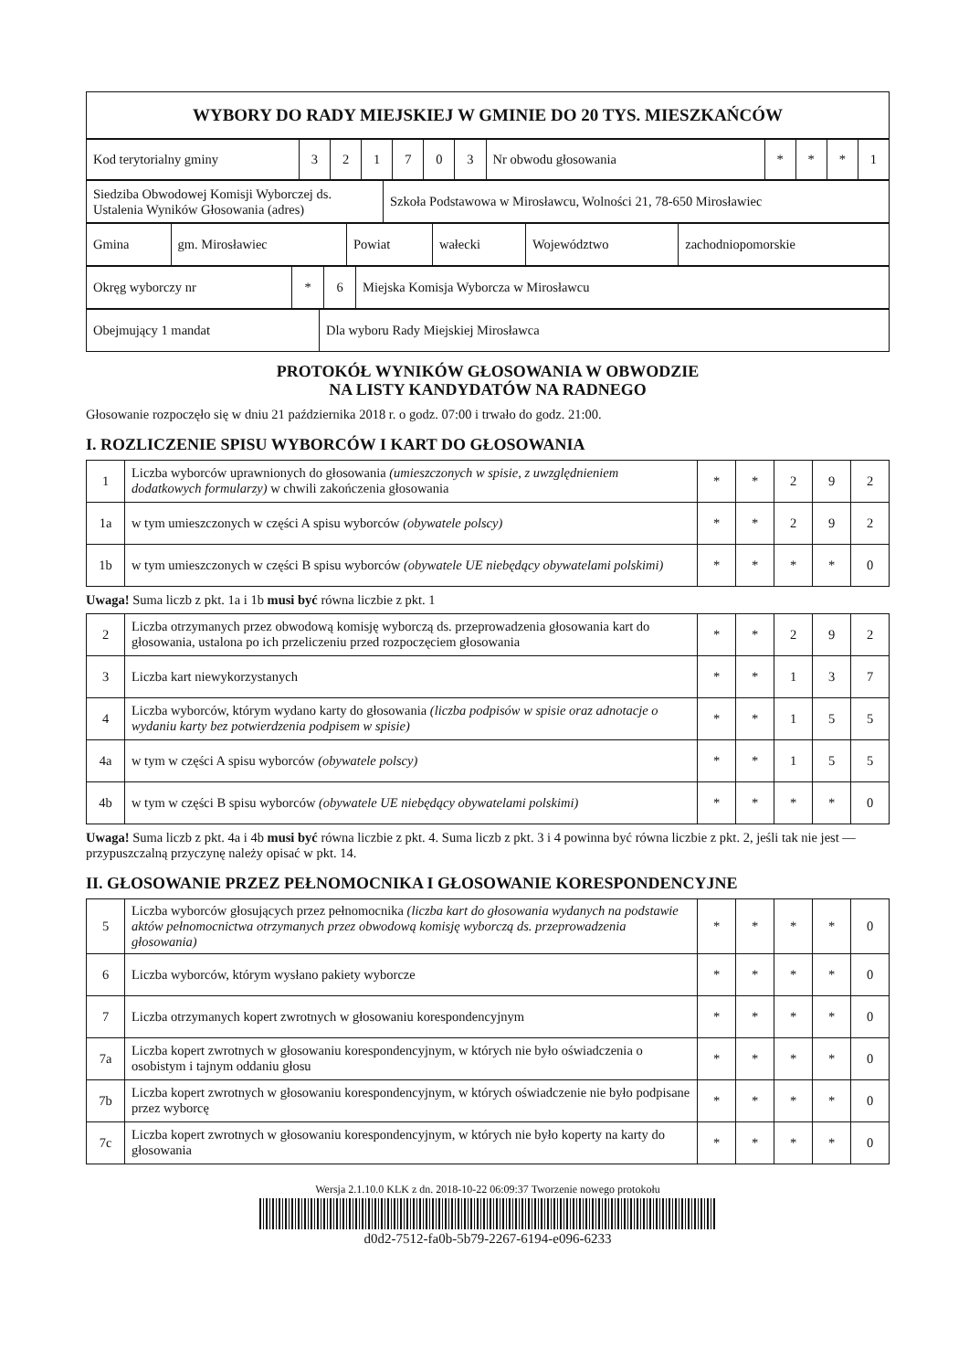| WYBORY DO RADY MIEJSKIEJ W GMINIE DO 20 TYS. MIESZKAŃCÓW |
| Kod terytorialny gminy | 3 | 2 | 1 | 7 | 0 | 3 | Nr obwodu głosowania | * | * | * | 1 |
| Siedziba Obwodowej Komisji Wyborczej ds. Ustalenia Wyników Głosowania (adres) | Szkoła Podstawowa w Mirosławcu, Wolności 21, 78-650 Mirosławiec |
| Gmina | gm. Mirosławiec | Powiat | wałecki | Województwo | zachodniopomorskie |
| Okręg wyborczy nr | * | 6 | Miejska Komisja Wyborcza w Mirosławcu |
| Obejmujący 1 mandat | Dla wyboru Rady Miejskiej Mirosławca |
PROTOKÓŁ WYNIKÓW GŁOSOWANIA W OBWODZIE
NA LISTY KANDYDATÓW NA RADNEGO
Głosowanie rozpoczęło się w dniu 21 października 2018 r. o godz. 07:00 i trwało do godz. 21:00.
I. ROZLICZENIE SPISU WYBORCÓW I KART DO GŁOSOWANIA
| 1 | Liczba wyborców uprawnionych do głosowania (umieszczonych w spisie, z uwzględnieniem dodatkowych formularzy) w chwili zakończenia głosowania | * | * | 2 | 9 | 2 |
| 1a | w tym umieszczonych w części A spisu wyborców (obywatele polscy) | * | * | 2 | 9 | 2 |
| 1b | w tym umieszczonych w części B spisu wyborców (obywatele UE niebędący obywatelami polskimi) | * | * | * | * | 0 |
Uwaga! Suma liczb z pkt. 1a i 1b musi być równa liczbie z pkt. 1
| 2 | Liczba otrzymanych przez obwodową komisję wyborczą ds. przeprowadzenia głosowania kart do głosowania, ustalona po ich przeliczeniu przed rozpoczęciem głosowania | * | * | 2 | 9 | 2 |
| 3 | Liczba kart niewykorzystanych | * | * | 1 | 3 | 7 |
| 4 | Liczba wyborców, którym wydano karty do głosowania (liczba podpisów w spisie oraz adnotacje o wydaniu karty bez potwierdzenia podpisem w spisie) | * | * | 1 | 5 | 5 |
| 4a | w tym w części A spisu wyborców (obywatele polscy) | * | * | 1 | 5 | 5 |
| 4b | w tym w części B spisu wyborców (obywatele UE niebędący obywatelami polskimi) | * | * | * | * | 0 |
Uwaga! Suma liczb z pkt. 4a i 4b musi być równa liczbie z pkt. 4. Suma liczb z pkt. 3 i 4 powinna być równa liczbie z pkt. 2, jeśli tak nie jest — przypuszczalną przyczynę należy opisać w pkt. 14.
II. GŁOSOWANIE PRZEZ PEŁNOMOCNIKA I GŁOSOWANIE KORESPONDENCYJNE
| 5 | Liczba wyborców głosujących przez pełnomocnika (liczba kart do głosowania wydanych na podstawie aktów pełnomocnictwa otrzymanych przez obwodową komisję wyborczą ds. przeprowadzenia głosowania) | * | * | * | * | 0 |
| 6 | Liczba wyborców, którym wysłano pakiety wyborcze | * | * | * | * | 0 |
| 7 | Liczba otrzymanych kopert zwrotnych w głosowaniu korespondencyjnym | * | * | * | * | 0 |
| 7a | Liczba kopert zwrotnych w głosowaniu korespondencyjnym, w których nie było oświadczenia o osobistym i tajnym oddaniu głosu | * | * | * | * | 0 |
| 7b | Liczba kopert zwrotnych w głosowaniu korespondencyjnym, w których oświadczenie nie było podpisane przez wyborcę | * | * | * | * | 0 |
| 7c | Liczba kopert zwrotnych w głosowaniu korespondencyjnym, w których nie było koperty na karty do głosowania | * | * | * | * | 0 |
Wersja 2.1.10.0 KLK z dn. 2018-10-22 06:09:37 Tworzenie nowego protokołu
d0d2-7512-fa0b-5b79-2267-6194-e096-6233